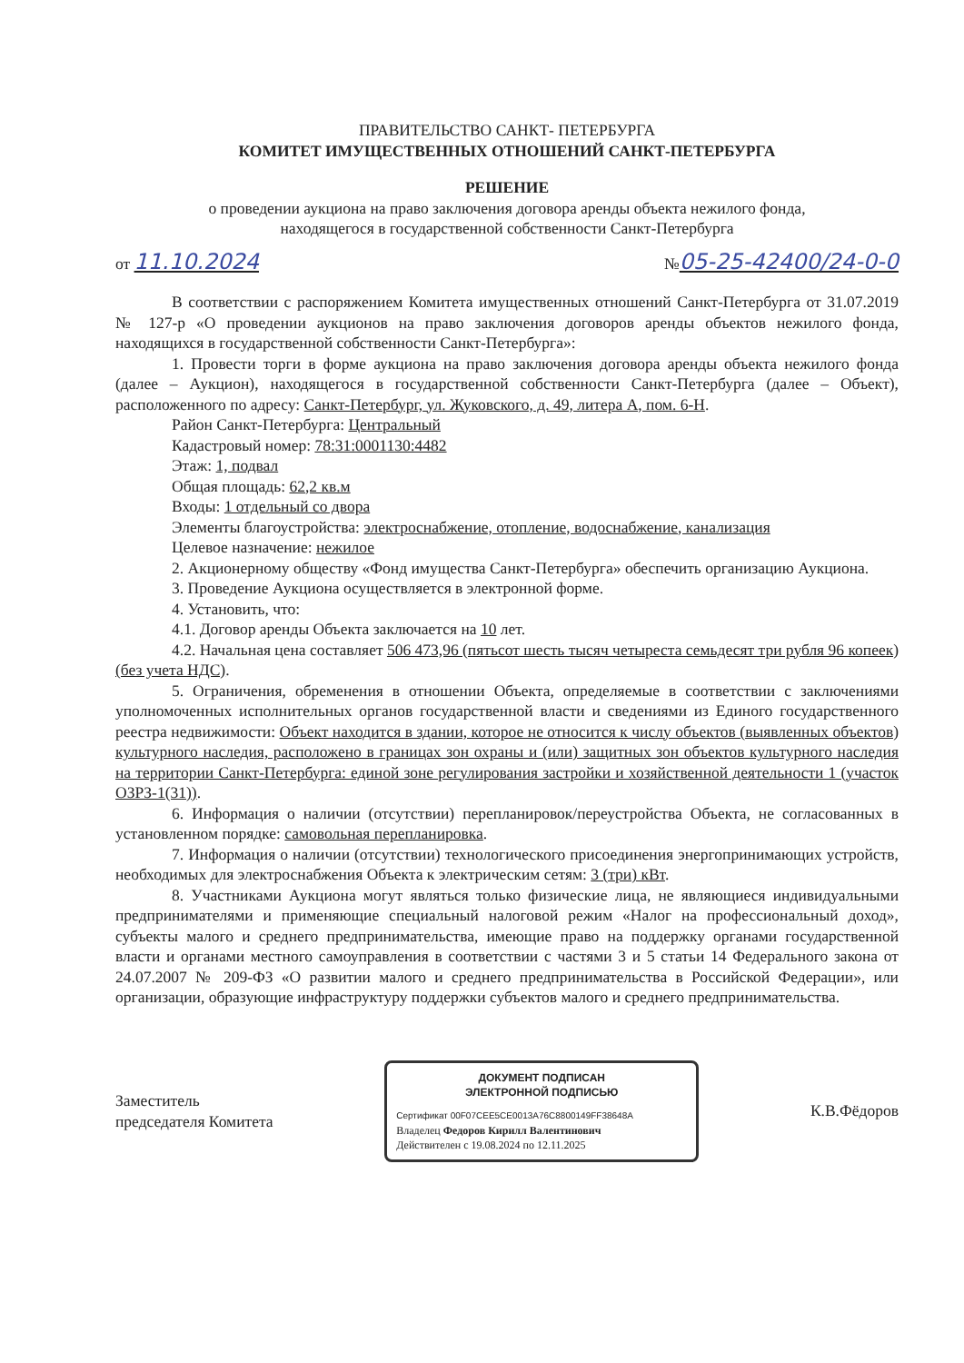ПРАВИТЕЛЬСТВО САНКТ- ПЕТЕРБУРГА
КОМИТЕТ ИМУЩЕСТВЕННЫХ ОТНОШЕНИЙ САНКТ-ПЕТЕРБУРГА
РЕШЕНИЕ
о проведении аукциона на право заключения договора аренды объекта нежилого фонда,
находящегося в государственной собственности Санкт-Петербурга
от 11.10.2024 №05-25-42400/24-0-0
В соответствии с распоряжением Комитета имущественных отношений Санкт-Петербурга от 31.07.2019 № 127-р «О проведении аукционов на право заключения договоров аренды объектов нежилого фонда, находящихся в государственной собственности Санкт-Петербурга»:
1. Провести торги в форме аукциона на право заключения договора аренды объекта нежилого фонда (далее – Аукцион), находящегося в государственной собственности Санкт-Петербурга (далее – Объект), расположенного по адресу: Санкт-Петербург, ул. Жуковского, д. 49, литера А, пом. 6-Н.
Район Санкт-Петербурга: Центральный
Кадастровый номер: 78:31:0001130:4482
Этаж: 1, подвал
Общая площадь: 62,2 кв.м
Входы: 1 отдельный со двора
Элементы благоустройства: электроснабжение, отопление, водоснабжение, канализация
Целевое назначение: нежилое
2. Акционерному обществу «Фонд имущества Санкт-Петербурга» обеспечить организацию Аукциона.
3. Проведение Аукциона осуществляется в электронной форме.
4. Установить, что:
4.1. Договор аренды Объекта заключается на 10 лет.
4.2. Начальная цена составляет 506 473,96 (пятьсот шесть тысяч четыреста семьдесят три рубля 96 копеек) (без учета НДС).
5. Ограничения, обременения в отношении Объекта, определяемые в соответствии с заключениями уполномоченных исполнительных органов государственной власти и сведениями из Единого государственного реестра недвижимости: Объект находится в здании, которое не относится к числу объектов (выявленных объектов) культурного наследия, расположено в границах зон охраны и (или) защитных зон объектов культурного наследия на территории Санкт-Петербурга: единой зоне регулирования застройки и хозяйственной деятельности 1 (участок ОЗРЗ-1(31)).
6. Информация о наличии (отсутствии) перепланировок/переустройства Объекта, не согласованных в установленном порядке: самовольная перепланировка.
7. Информация о наличии (отсутствии) технологического присоединения энергопринимающих устройств, необходимых для электроснабжения Объекта к электрическим сетям: 3 (три) кВт.
8. Участниками Аукциона могут являться только физические лица, не являющиеся индивидуальными предпринимателями и применяющие специальный налоговой режим «Налог на профессиональный доход», субъекты малого и среднего предпринимательства, имеющие право на поддержку органами государственной власти и органами местного самоуправления в соответствии с частями 3 и 5 статьи 14 Федерального закона от 24.07.2007 № 209-ФЗ «О развитии малого и среднего предпринимательства в Российской Федерации», или организации, образующие инфраструктуру поддержки субъектов малого и среднего предпринимательства.
Заместитель
председателя Комитета
ДОКУМЕНТ ПОДПИСАН
ЭЛЕКТРОННОЙ ПОДПИСЬЮ
Сертификат 00F07CEE5CE0013A76C8800149FF38648A
Владелец Федоров Кирилл Валентинович
Действителен с 19.08.2024 по 12.11.2025
К.В.Фёдоров